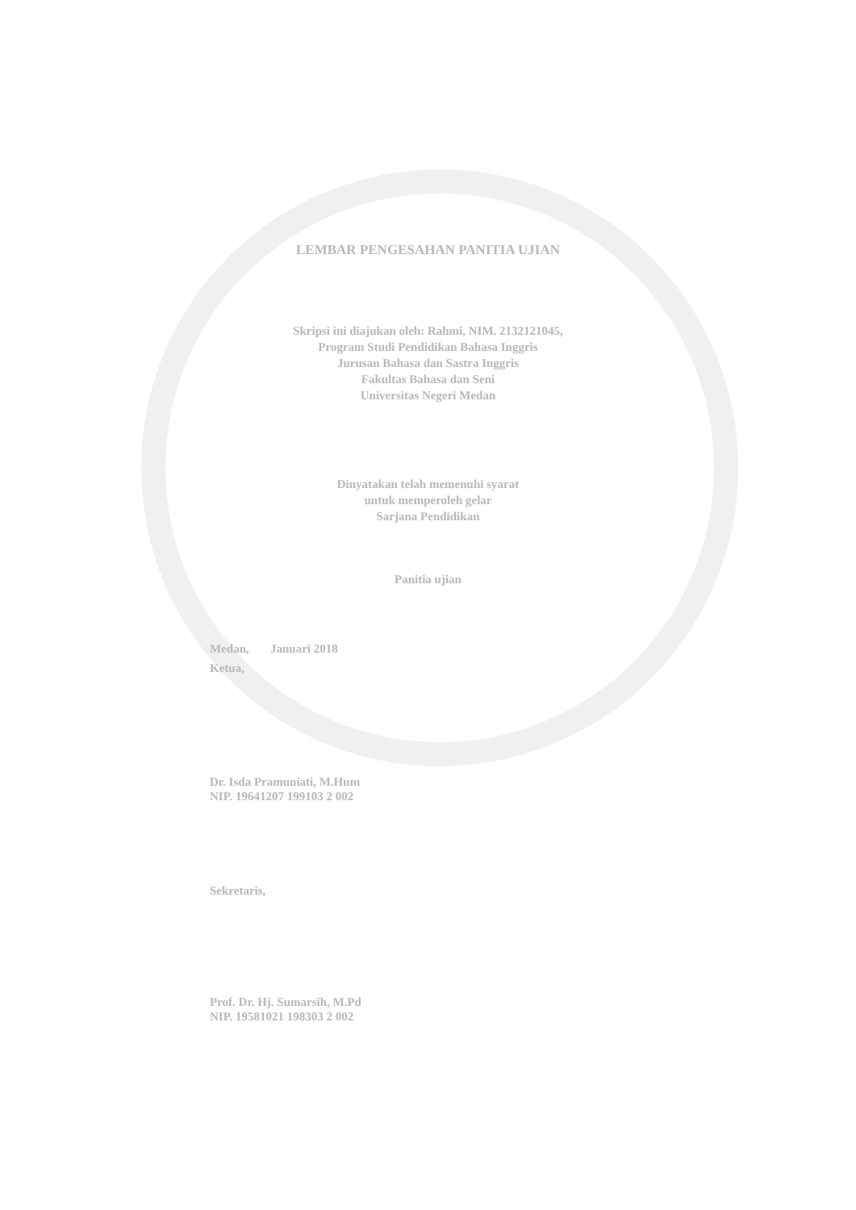LEMBAR PENGESAHAN PANITIA UJIAN
Skripsi ini diajukan oleh: Rahmi, NIM. 2132121045,
Program Studi Pendidikan Bahasa Inggris
Jurusan Bahasa dan Sastra Inggris
Fakultas Bahasa dan Seni
Universitas Negeri Medan
Dinyatakan telah memenuhi syarat
untuk memperoleh gelar
Sarjana Pendidikan
Panitia ujian
Medan, Januari 2018
Ketua,
Dr. Isda Pramuniati, M.Hum
NIP. 19641207 199103 2 002
Sekretaris,
Prof. Dr. Hj. Sumarsih, M.Pd
NIP. 19581021 198303 2 002